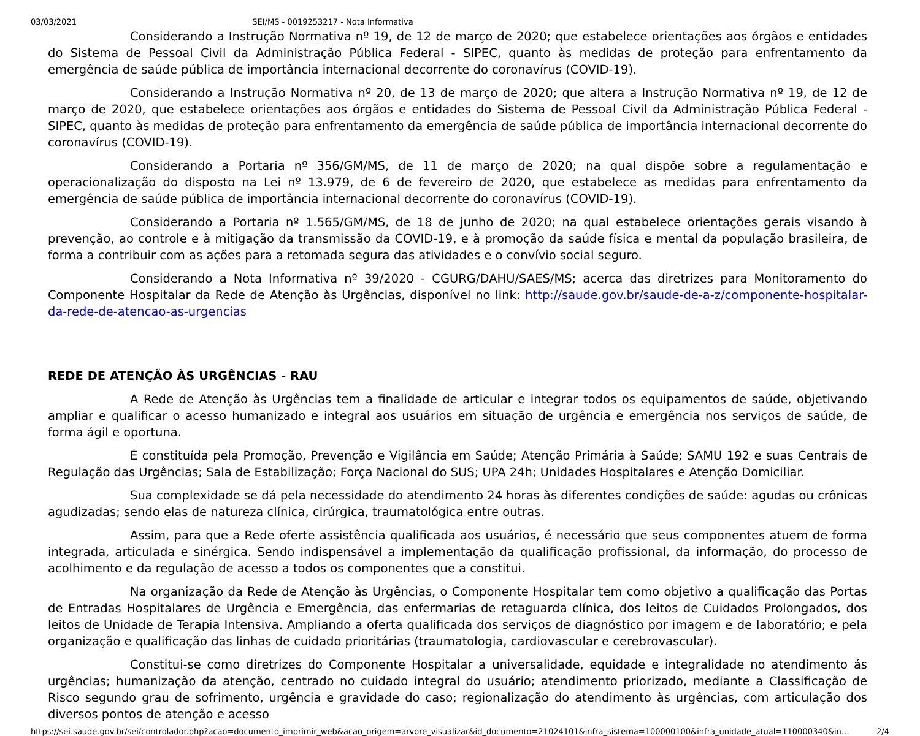03/03/2021 SEI/MS - 0019253217 - Nota Informativa
Considerando a Instrução Normativa nº 19, de 12 de março de 2020; que estabelece orientações aos órgãos e entidades do Sistema de Pessoal Civil da Administração Pública Federal - SIPEC, quanto às medidas de proteção para enfrentamento da emergência de saúde pública de importância internacional decorrente do coronavírus (COVID-19).
Considerando a Instrução Normativa nº 20, de 13 de março de 2020; que altera a Instrução Normativa nº 19, de 12 de março de 2020, que estabelece orientações aos órgãos e entidades do Sistema de Pessoal Civil da Administração Pública Federal - SIPEC, quanto às medidas de proteção para enfrentamento da emergência de saúde pública de importância internacional decorrente do coronavírus (COVID-19).
Considerando a Portaria nº 356/GM/MS, de 11 de março de 2020; na qual dispõe sobre a regulamentação e operacionalização do disposto na Lei nº 13.979, de 6 de fevereiro de 2020, que estabelece as medidas para enfrentamento da emergência de saúde pública de importância internacional decorrente do coronavírus (COVID-19).
Considerando a Portaria nº 1.565/GM/MS, de 18 de junho de 2020; na qual estabelece orientações gerais visando à prevenção, ao controle e à mitigação da transmissão da COVID-19, e à promoção da saúde física e mental da população brasileira, de forma a contribuir com as ações para a retomada segura das atividades e o convívio social seguro.
Considerando a Nota Informativa nº 39/2020 - CGURG/DAHU/SAES/MS; acerca das diretrizes para Monitoramento do Componente Hospitalar da Rede de Atenção às Urgências, disponível no link: http://saude.gov.br/saude-de-a-z/componente-hospitalar-da-rede-de-atencao-as-urgencias
REDE DE ATENÇÃO ÀS URGÊNCIAS - RAU
A Rede de Atenção às Urgências tem a finalidade de articular e integrar todos os equipamentos de saúde, objetivando ampliar e qualificar o acesso humanizado e integral aos usuários em situação de urgência e emergência nos serviços de saúde, de forma ágil e oportuna.
É constituída pela Promoção, Prevenção e Vigilância em Saúde; Atenção Primária à Saúde; SAMU 192 e suas Centrais de Regulação das Urgências; Sala de Estabilização; Força Nacional do SUS; UPA 24h; Unidades Hospitalares e Atenção Domiciliar.
Sua complexidade se dá pela necessidade do atendimento 24 horas às diferentes condições de saúde: agudas ou crônicas agudizadas; sendo elas de natureza clínica, cirúrgica, traumatológica entre outras.
Assim, para que a Rede oferte assistência qualificada aos usuários, é necessário que seus componentes atuem de forma integrada, articulada e sinérgica. Sendo indispensável a implementação da qualificação profissional, da informação, do processo de acolhimento e da regulação de acesso a todos os componentes que a constitui.
Na organização da Rede de Atenção às Urgências, o Componente Hospitalar tem como objetivo a qualificação das Portas de Entradas Hospitalares de Urgência e Emergência, das enfermarias de retaguarda clínica, dos leitos de Cuidados Prolongados, dos leitos de Unidade de Terapia Intensiva. Ampliando a oferta qualificada dos serviços de diagnóstico por imagem e de laboratório; e pela organização e qualificação das linhas de cuidado prioritárias (traumatologia, cardiovascular e cerebrovascular).
Constitui-se como diretrizes do Componente Hospitalar a universalidade, equidade e integralidade no atendimento ás urgências; humanização da atenção, centrado no cuidado integral do usuário; atendimento priorizado, mediante a Classificação de Risco segundo grau de sofrimento, urgência e gravidade do caso; regionalização do atendimento às urgências, com articulação dos diversos pontos de atenção e acesso
https://sei.saude.gov.br/sei/controlador.php?acao=documento_imprimir_web&acao_origem=arvore_visualizar&id_documento=21024101&infra_sistema=100000100&infra_unidade_atual=110000340&in… 2/4